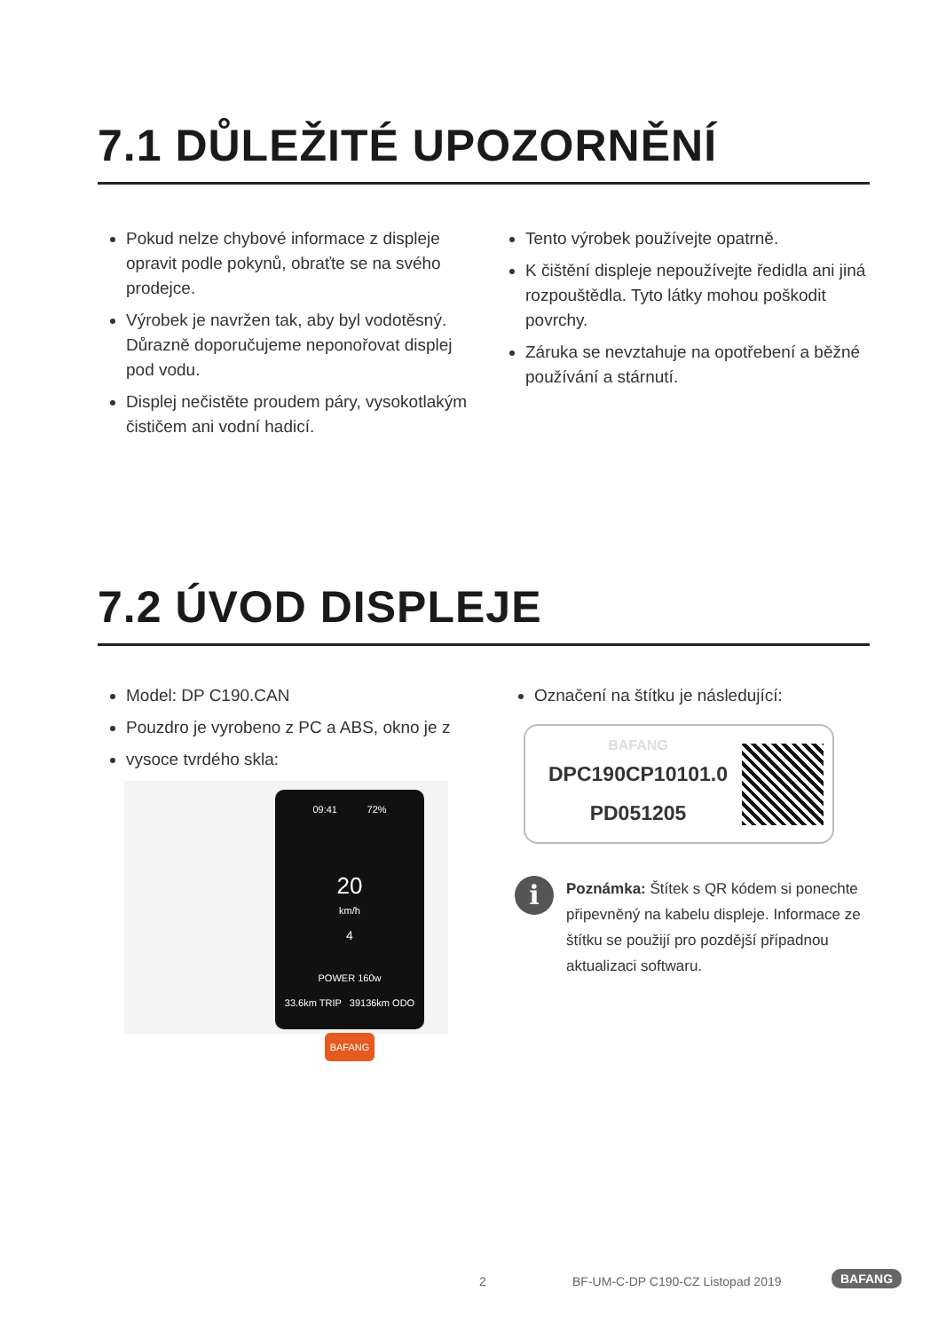7.1 DŮLEŽITÉ UPOZORNĚNÍ
Pokud nelze chybové informace z displeje opravit podle pokynů, obraťte se na svého prodejce.
Výrobek je navržen tak, aby byl vodotěsný. Důrazně doporučujeme neponořovat displej pod vodu.
Displej nečistěte proudem páry, vysokotlakým čističem ani vodní hadicí.
Tento výrobek používejte opatrně.
K čištění displeje nepoužívejte ředidla ani jiná rozpouštědla. Tyto látky mohou poškodit povrchy.
Záruka se nevztahuje na opotřebení a běžné používání a stárnutí.
7.2 ÚVOD DISPLEJE
Model: DP C190.CAN
Pouzdro je vyrobeno z PC a ABS, okno je z
vysoce tvrdého skla:
09:41 72%
20
km/h
4
POWER 160w
33.6km TRIP 39136km ODO
BAFANG
Označení na štítku je následující:
BAFANG
DPC190CP10101.0
PD051205
i
Poznámka: Štítek s QR kódem si ponechte připevněný na kabelu displeje. Informace ze štítku se použijí pro pozdější případnou aktualizaci softwaru.
2 BF-UM-C-DP C190-CZ Listopad 2019 BAFANG